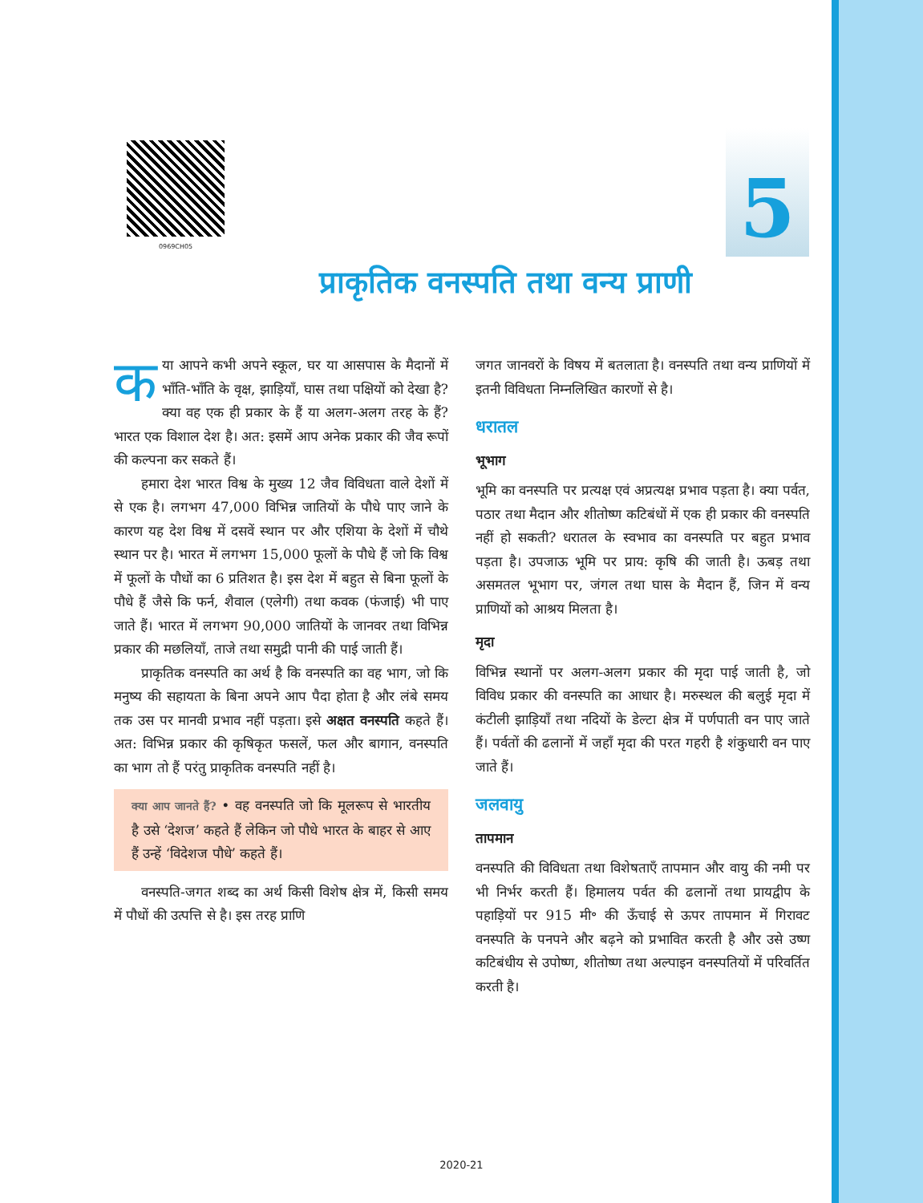0969CH05
5
प्राकृतिक वनस्पति तथा वन्य प्राणी
कया आपने कभी अपने स्कूल, घर या आसपास के मैदानों में भाँति-भाँति के वृक्ष, झाड़ियाँ, घास तथा पक्षियों को देखा है? क्या वह एक ही प्रकार के हैं या अलग-अलग तरह के हैं? भारत एक विशाल देश है। अत: इसमें आप अनेक प्रकार की जैव रूपों की कल्पना कर सकते हैं।
हमारा देश भारत विश्व के मुख्य 12 जैव विविधता वाले देशों में से एक है। लगभग 47,000 विभिन्न जातियों के पौधे पाए जाने के कारण यह देश विश्व में दसवें स्थान पर और एशिया के देशों में चौथे स्थान पर है। भारत में लगभग 15,000 फूलों के पौधे हैं जो कि विश्व में फूलों के पौधों का 6 प्रतिशत है। इस देश में बहुत से बिना फूलों के पौधे हैं जैसे कि फर्न, शैवाल (एलेगी) तथा कवक (फंजाई) भी पाए जाते हैं। भारत में लगभग 90,000 जातियों के जानवर तथा विभिन्न प्रकार की मछलियाँ, ताजे तथा समुद्री पानी की पाई जाती हैं।
प्राकृतिक वनस्पति का अर्थ है कि वनस्पति का वह भाग, जो कि मनुष्य की सहायता के बिना अपने आप पैदा होता है और लंबे समय तक उस पर मानवी प्रभाव नहीं पड़ता। इसे अक्षत वनस्पति कहते हैं। अत: विभिन्न प्रकार की कृषिकृत फसलें, फल और बागान, वनस्पति का भाग तो हैं परंतु प्राकृतिक वनस्पति नहीं है।
क्या आप जानते हैं? • वह वनस्पति जो कि मूलरूप से भारतीय है उसे ‘देशज’ कहते हैं लेकिन जो पौधे भारत के बाहर से आए हैं उन्हें ‘विदेशज पौधे’ कहते हैं।
वनस्पति-जगत शब्द का अर्थ किसी विशेष क्षेत्र में, किसी समय में पौधों की उत्पत्ति से है। इस तरह प्राणि
जगत जानवरों के विषय में बतलाता है। वनस्पति तथा वन्य प्राणियों में इतनी विविधता निम्नलिखित कारणों से है।
धरातल
भूभाग
भूमि का वनस्पति पर प्रत्यक्ष एवं अप्रत्यक्ष प्रभाव पड़ता है। क्या पर्वत, पठार तथा मैदान और शीतोष्ण कटिबंधों में एक ही प्रकार की वनस्पति नहीं हो सकती? धरातल के स्वभाव का वनस्पति पर बहुत प्रभाव पड़ता है। उपजाऊ भूमि पर प्राय: कृषि की जाती है। ऊबड़ तथा असमतल भूभाग पर, जंगल तथा घास के मैदान हैं, जिन में वन्य प्राणियों को आश्रय मिलता है।
मृदा
विभिन्न स्थानों पर अलग-अलग प्रकार की मृदा पाई जाती है, जो विविध प्रकार की वनस्पति का आधार है। मरुस्थल की बलुई मृदा में कंटीली झाड़ियाँ तथा नदियों के डेल्टा क्षेत्र में पर्णपाती वन पाए जाते हैं। पर्वतों की ढलानों में जहाँ मृदा की परत गहरी है शंकुधारी वन पाए जाते हैं।
जलवायु
तापमान
वनस्पति की विविधता तथा विशेषताएँ तापमान और वायु की नमी पर भी निर्भर करती हैं। हिमालय पर्वत की ढलानों तथा प्रायद्वीप के पहाड़ियों पर 915 मी॰ की ऊँचाई से ऊपर तापमान में गिरावट वनस्पति के पनपने और बढ़ने को प्रभावित करती है और उसे उष्ण कटिबंधीय से उपोष्ण, शीतोष्ण तथा अल्पाइन वनस्पतियों में परिवर्तित करती है।
2020-21